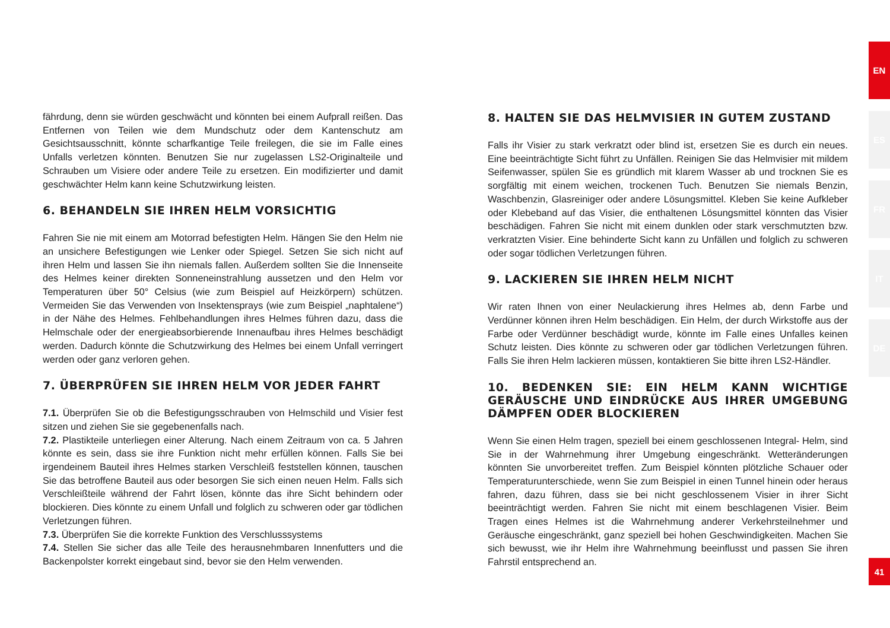fährdung, denn sie würden geschwächt und könnten bei einem Aufprall reißen. Das Entfernen von Teilen wie dem Mundschutz oder dem Kantenschutz am Gesichtsausschnitt, könnte scharfkantige Teile freilegen, die sie im Falle eines Unfalls verletzen könnten. Benutzen Sie nur zugelassen LS2-Originalteile und Schrauben um Visiere oder andere Teile zu ersetzen. Ein modifizierter und damit geschwächter Helm kann keine Schutzwirkung leisten.
6. BEHANDELN SIE IHREN HELM VORSICHTIG
Fahren Sie nie mit einem am Motorrad befestigten Helm. Hängen Sie den Helm nie an unsichere Befestigungen wie Lenker oder Spiegel. Setzen Sie sich nicht auf ihren Helm und lassen Sie ihn niemals fallen. Außerdem sollten Sie die Innenseite des Helmes keiner direkten Sonneneinstrahlung aussetzen und den Helm vor Temperaturen über 50° Celsius (wie zum Beispiel auf Heizkörpern) schützen. Vermeiden Sie das Verwenden von Insektensprays (wie zum Beispiel „naphtalene“) in der Nähe des Helmes. Fehlbehandlungen ihres Helmes führen dazu, dass die Helmschale oder der energieabsorbierende Innenaufbau ihres Helmes beschädigt werden. Dadurch könnte die Schutzwirkung des Helmes bei einem Unfall verringert werden oder ganz verloren gehen.
7. ÜBERPRÜFEN SIE IHREN HELM VOR JEDER FAHRT
7.1. Überprüfen Sie ob die Befestigungsschrauben von Helmschild und Visier fest sitzen und ziehen Sie sie gegebenenfalls nach.
7.2. Plastikteile unterliegen einer Alterung. Nach einem Zeitraum von ca. 5 Jahren könnte es sein, dass sie ihre Funktion nicht mehr erfüllen können. Falls Sie bei irgendeinem Bauteil ihres Helmes starken Verschleiß feststellen können, tauschen Sie das betroffene Bauteil aus oder besorgen Sie sich einen neuen Helm. Falls sich Verschleißteile während der Fahrt lösen, könnte das ihre Sicht behindern oder blockieren. Dies könnte zu einem Unfall und folglich zu schweren oder gar tödlichen Verletzungen führen.
7.3. Überprüfen Sie die korrekte Funktion des Verschlusssystems
7.4. Stellen Sie sicher das alle Teile des herausnehmbaren Innenfutters und die Backenpolster korrekt eingebaut sind, bevor sie den Helm verwenden.
8. HALTEN SIE DAS HELMVISIER IN GUTEM ZUSTAND
Falls ihr Visier zu stark verkratzt oder blind ist, ersetzen Sie es durch ein neues. Eine beeinträchtigte Sicht führt zu Unfällen. Reinigen Sie das Helmvisier mit mildem Seifenwasser, spülen Sie es gründlich mit klarem Wasser ab und trocknen Sie es sorgfältig mit einem weichen, trockenen Tuch. Benutzen Sie niemals Benzin, Waschbenzin, Glasreiniger oder andere Lösungsmittel. Kleben Sie keine Aufkleber oder Klebeband auf das Visier, die enthaltenen Lösungsmittel könnten das Visier beschädigen. Fahren Sie nicht mit einem dunklen oder stark verschmutzten bzw. verkratzten Visier. Eine behinderte Sicht kann zu Unfällen und folglich zu schweren oder sogar tödlichen Verletzungen führen.
9. LACKIEREN SIE IHREN HELM NICHT
Wir raten Ihnen von einer Neulackierung ihres Helmes ab, denn Farbe und Verdünner können ihren Helm beschädigen. Ein Helm, der durch Wirkstoffe aus der Farbe oder Verdünner beschädigt wurde, könnte im Falle eines Unfalles keinen Schutz leisten. Dies könnte zu schweren oder gar tödlichen Verletzungen führen. Falls Sie ihren Helm lackieren müssen, kontaktieren Sie bitte ihren LS2-Händler.
10. BEDENKEN SIE: EIN HELM KANN WICHTIGE GERÄUSCHE UND EINDRÜCKE AUS IHRER UMGEBUNG DÄMPFEN ODER BLOCKIEREN
Wenn Sie einen Helm tragen, speziell bei einem geschlossenen Integral- Helm, sind Sie in der Wahrnehmung ihrer Umgebung eingeschränkt. Wetteränderungen könnten Sie unvorbereitet treffen. Zum Beispiel könnten plötzliche Schauer oder Temperaturunterschiede, wenn Sie zum Beispiel in einen Tunnel hinein oder heraus fahren, dazu führen, dass sie bei nicht geschlossenem Visier in ihrer Sicht beeinträchtigt werden. Fahren Sie nicht mit einem beschlagenen Visier. Beim Tragen eines Helmes ist die Wahrnehmung anderer Verkehrsteilnehmer und Geräusche eingeschränkt, ganz speziell bei hohen Geschwindigkeiten. Machen Sie sich bewusst, wie ihr Helm ihre Wahrnehmung beeinflusst und passen Sie ihren Fahrstil entsprechend an.
EN
ES
FR
IT
DE
41